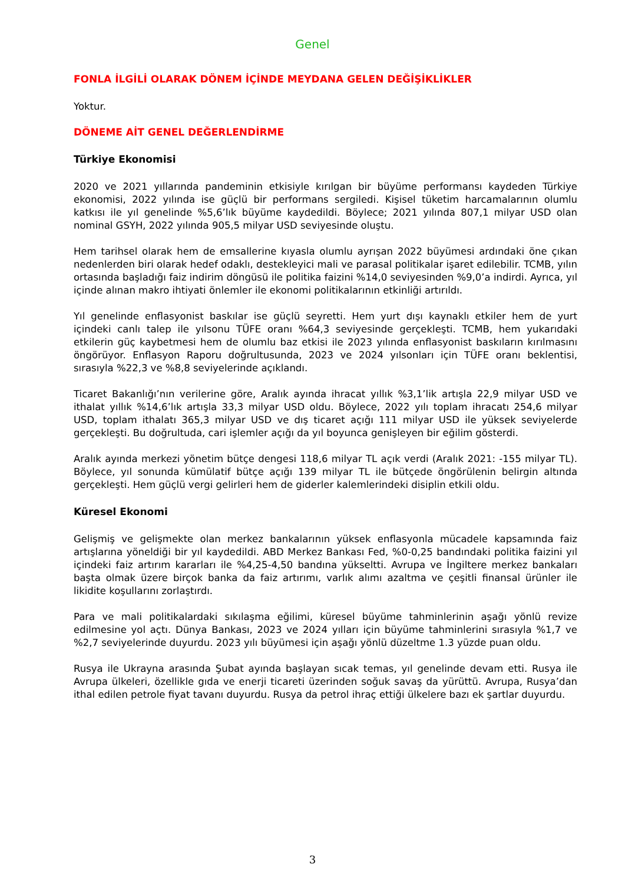Genel
FONLA İLGİLİ OLARAK DÖNEM İÇİNDE MEYDANA GELEN DEĞİŞİKLİKLER
Yoktur.
DÖNEME AİT GENEL DEĞERLENDİRME
Türkiye Ekonomisi
2020 ve 2021 yıllarında pandeminin etkisiyle kırılgan bir büyüme performansı kaydeden Türkiye ekonomisi, 2022 yılında ise güçlü bir performans sergiledi. Kişisel tüketim harcamalarının olumlu katkısı ile yıl genelinde %5,6’lık büyüme kaydedildi. Böylece; 2021 yılında 807,1 milyar USD olan nominal GSYH, 2022 yılında 905,5 milyar USD seviyesinde oluştu.
Hem tarihsel olarak hem de emsallerine kıyasla olumlu ayrışan 2022 büyümesi ardındaki öne çıkan nedenlerden biri olarak hedef odaklı, destekleyici mali ve parasal politikalar işaret edilebilir. TCMB, yılın ortasında başladığı faiz indirim döngüsü ile politika faizini %14,0 seviyesinden %9,0’a indirdi. Ayrıca, yıl içinde alınan makro ihtiyati önlemler ile ekonomi politikalarının etkinliği artırıldı.
Yıl genelinde enflasyonist baskılar ise güçlü seyretti. Hem yurt dışı kaynaklı etkiler hem de yurt içindeki canlı talep ile yılsonu TÜFE oranı %64,3 seviyesinde gerçekleşti. TCMB, hem yukarıdaki etkilerin güç kaybetmesi hem de olumlu baz etkisi ile 2023 yılında enflasyonist baskıların kırılmasını öngörüyor. Enflasyon Raporu doğrultusunda, 2023 ve 2024 yılsonları için TÜFE oranı beklentisi, sırasıyla %22,3 ve %8,8 seviyelerinde açıklandı.
Ticaret Bakanlığı’nın verilerine göre, Aralık ayında ihracat yıllık %3,1’lik artışla 22,9 milyar USD ve ithalat yıllık %14,6’lık artışla 33,3 milyar USD oldu. Böylece, 2022 yılı toplam ihracatı 254,6 milyar USD, toplam ithalatı 365,3 milyar USD ve dış ticaret açığı 111 milyar USD ile yüksek seviyelerde gerçekleşti. Bu doğrultuda, cari işlemler açığı da yıl boyunca genişleyen bir eğilim gösterdi.
Aralık ayında merkezi yönetim bütçe dengesi 118,6 milyar TL açık verdi (Aralık 2021: -155 milyar TL). Böylece, yıl sonunda kümülatif bütçe açığı 139 milyar TL ile bütçede öngörülenin belirgin altında gerçekleşti. Hem güçlü vergi gelirleri hem de giderler kalemlerindeki disiplin etkili oldu.
Küresel Ekonomi
Gelişmiş ve gelişmekte olan merkez bankalarının yüksek enflasyonla mücadele kapsamında faiz artışlarına yöneldiği bir yıl kaydedildi. ABD Merkez Bankası Fed, %0-0,25 bandındaki politika faizini yıl içindeki faiz artırım kararları ile %4,25-4,50 bandına yükseltti. Avrupa ve İngiltere merkez bankaları başta olmak üzere birçok banka da faiz artırımı, varlık alımı azaltma ve çeşitli finansal ürünler ile likidite koşullarını zorlaştırdı.
Para ve mali politikalardaki sıkılaşma eğilimi, küresel büyüme tahminlerinin aşağı yönlü revize edilmesine yol açtı. Dünya Bankası, 2023 ve 2024 yılları için büyüme tahminlerini sırasıyla %1,7 ve %2,7 seviyelerinde duyurdu. 2023 yılı büyümesi için aşağı yönlü düzeltme 1.3 yüzde puan oldu.
Rusya ile Ukrayna arasında Şubat ayında başlayan sıcak temas, yıl genelinde devam etti. Rusya ile Avrupa ülkeleri, özellikle gıda ve enerji ticareti üzerinden soğuk savaş da yürüttü. Avrupa, Rusya’dan ithal edilen petrole fiyat tavanı duyurdu. Rusya da petrol ihraç ettiği ülkelere bazı ek şartlar duyurdu.
3